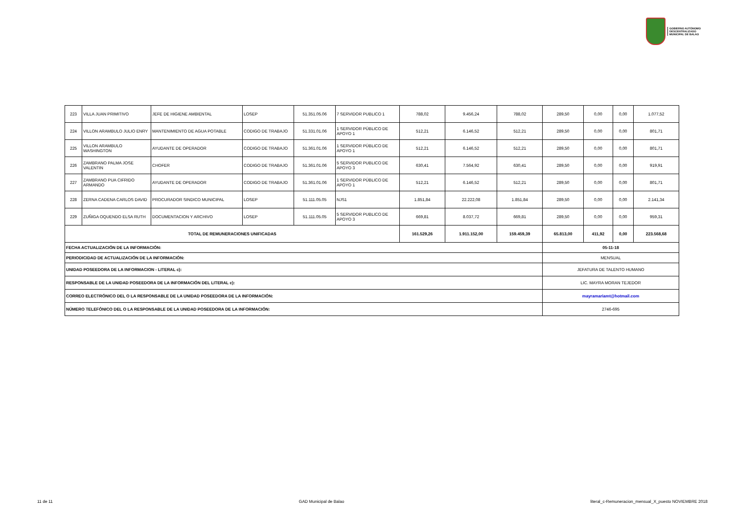GOBIERNO AUTÓNOMO
DESCENTRALIZADO
MUNICIPAL DE BALAO
| 223 | VILLA JUAN PRIMITIVO | JEFE DE HIGIENE AMBIENTAL | LOSEP | 51.351.05.06 | 7 SERVIDOR PUBLICO 1 | 788,02 | 9.456,24 | 788,02 | 289,50 | 0,00 | 0,00 | 1.077,52 |
| 224 | VILLON ARAMBULO JULIO ENRY | MANTENIMIENTO DE AGUA POTABLE | CODIGO DE TRABAJO | 51.331.01.06 | 1 SERVIDOR PÚBLICO DE APOYO 1 | 512,21 | 6.146,52 | 512,21 | 289,50 | 0,00 | 0,00 | 801,71 |
| 225 | VILLON ARAMBULO WASHINGTON | AYUDANTE DE OPERADOR | CODIGO DE TRABAJO | 51.361.01.06 | 1 SERVIDOR PÚBLICO DE APOYO 1 | 512,21 | 6.146,52 | 512,21 | 289,50 | 0,00 | 0,00 | 801,71 |
| 226 | ZAMBRANO PALMA JOSE VALENTIN | CHOFER | CODIGO DE TRABAJO | 51.361.01.06 | 5 SERVIDOR PUBLICO DE APOYO 3 | 630,41 | 7.564,92 | 630,41 | 289,50 | 0,00 | 0,00 | 919,91 |
| 227 | ZAMBRANO PUA CIFRIDO ARMANDO | AYUDANTE DE OPERADOR | CODIGO DE TRABAJO | 51.361.01.06 | 1 SERVIDOR PÚBLICO DE APOYO 1 | 512,21 | 6.146,52 | 512,21 | 289,50 | 0,00 | 0,00 | 801,71 |
| 228 | ZERNA CADENA CARLOS DAVID | PROCURADOR SINDICO MUNICIPAL | LOSEP | 51.111.05.05 | NJS1 | 1.851,84 | 22.222,08 | 1.851,84 | 289,50 | 0,00 | 0,00 | 2.141,34 |
| 229 | ZUÑIGA OQUENDO ELSA RUTH | DOCUMENTACION Y ARCHIVO | LOSEP | 51.111.05.05 | 5 SERVIDOR PUBLICO DE APOYO 3 | 669,81 | 8.037,72 | 669,81 | 289,50 | 0,00 | 0,00 | 959,31 |
| TOTAL DE REMUNERACIONES UNIFICADAS | | | | | | 161.529,26 | 1.911.152,00 | 159.459,39 | 65.813,00 | 411,92 | 0,00 | 223.568,68 |
| FECHA ACTUALIZACIÓN DE LA INFORMACIÓN: | | | | | | | | | 05-11-18 | | | |
| PERIODICIDAD DE ACTUALIZACIÓN DE LA INFORMACIÓN: | | | | | | | | | MENSUAL | | | |
| UNIDAD POSEEDORA DE LA INFORMACION - LITERAL c): | | | | | | | | | JEFATURA DE TALENTO HUMANO | | | |
| RESPONSABLE DE LA UNIDAD POSEEDORA DE LA INFORMACIÓN DEL LITERAL c): | | | | | | | | | LIC. MAYRA MORAN TEJEDOR | | | |
| CORREO ELECTRÓNICO DEL O LA RESPONSABLE DE LA UNIDAD POSEEDORA DE LA INFORMACIÓN: | | | | | | | | | mayramariamt@hotmail.com | | | |
| NÚMERO TELEFÓNICO DEL O LA RESPONSABLE DE LA UNIDAD POSEEDORA DE LA INFORMACIÓN: | | | | | | | | | 2746-695 | | | |
11 de 11 GAD Municipal de Balao literal_c-Remuneracion_mensual_X_puesto NOVIEMBRE 2018